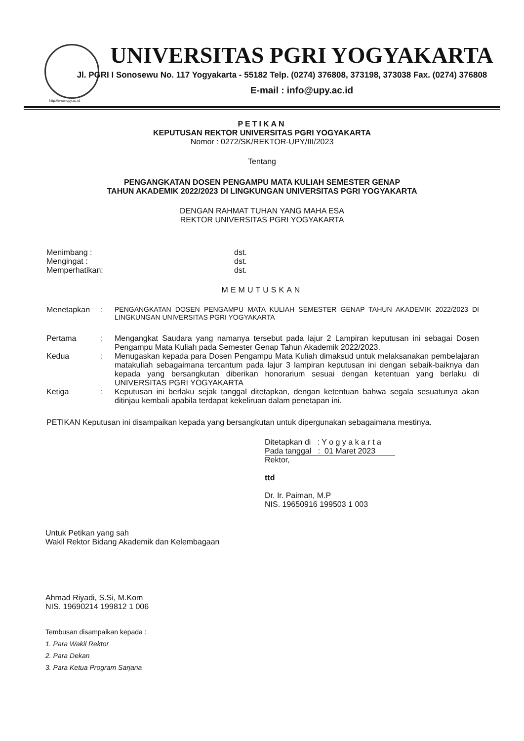UNIVERSITAS PGRI YOGYAKARTA
Jl. PGRI I Sonosewu No. 117 Yogyakarta - 55182 Telp. (0274) 376808, 373198, 373038 Fax. (0274) 376808
E-mail : info@upy.ac.id
http://www.upy.ac.id
PETIKAN
KEPUTUSAN REKTOR UNIVERSITAS PGRI YOGYAKARTA
Nomor : 0272/SK/REKTOR-UPY/III/2023
Tentang
PENGANGKATAN DOSEN PENGAMPU MATA KULIAH SEMESTER GENAP
TAHUN AKADEMIK 2022/2023 DI LINGKUNGAN UNIVERSITAS PGRI YOGYAKARTA
DENGAN RAHMAT TUHAN YANG MAHA ESA
REKTOR UNIVERSITAS PGRI YOGYAKARTA
Menimbang :
Mengingat :
Memperhatikan:
dst.
dst.
dst.
MEMUTUSKAN
Menetapkan : PENGANGKATAN DOSEN PENGAMPU MATA KULIAH SEMESTER GENAP TAHUN AKADEMIK 2022/2023 DI LINGKUNGAN UNIVERSITAS PGRI YOGYAKARTA
Pertama : Mengangkat Saudara yang namanya tersebut pada lajur 2 Lampiran keputusan ini sebagai Dosen Pengampu Mata Kuliah pada Semester Genap Tahun Akademik 2022/2023.
Kedua : Menugaskan kepada para Dosen Pengampu Mata Kuliah dimaksud untuk melaksanakan pembelajaran matakuliah sebagaimana tercantum pada lajur 3 lampiran keputusan ini dengan sebaik-baiknya dan kepada yang bersangkutan diberikan honorarium sesuai dengan ketentuan yang berlaku di UNIVERSITAS PGRI YOGYAKARTA
Ketiga : Keputusan ini berlaku sejak tanggal ditetapkan, dengan ketentuan bahwa segala sesuatunya akan ditinjau kembali apabila terdapat kekeliruan dalam penetapan ini.
PETIKAN Keputusan ini disampaikan kepada yang bersangkutan untuk dipergunakan sebagaimana mestinya.
Ditetapkan di : Y o g y a k a r t a
Pada tanggal : 01 Maret 2023
Rektor,
ttd
Dr. Ir. Paiman, M.P
NIS. 19650916 199503 1 003
Untuk Petikan yang sah
Wakil Rektor Bidang Akademik dan Kelembagaan
Ahmad Riyadi, S.Si, M.Kom
NIS. 19690214 199812 1 006
Tembusan disampaikan kepada :
1. Para Wakil Rektor
2. Para Dekan
3. Para Ketua Program Sarjana